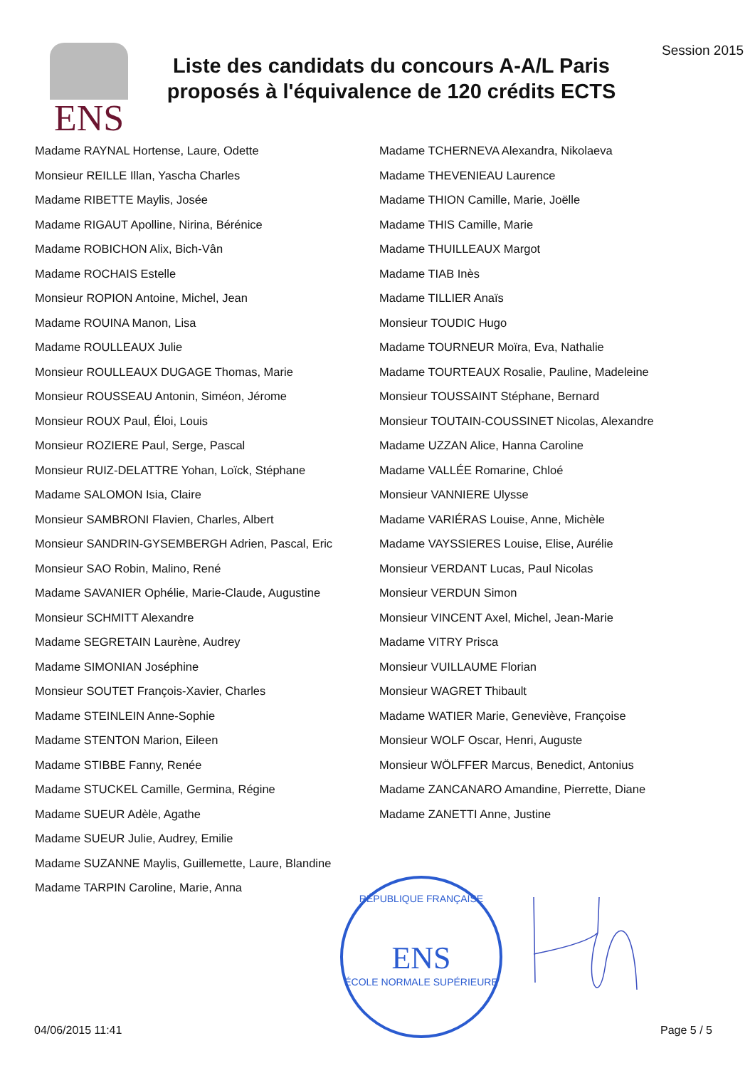ENS
Liste des candidats du concours A-A/L Paris proposés à l'équivalence de 120 crédits ECTS
Session 2015
Madame RAYNAL Hortense, Laure, Odette
Monsieur REILLE Illan, Yascha Charles
Madame RIBETTE Maylis, Josée
Madame RIGAUT Apolline, Nirina, Bérénice
Madame ROBICHON Alix, Bich-Vân
Madame ROCHAIS Estelle
Monsieur ROPION Antoine, Michel, Jean
Madame ROUINA Manon, Lisa
Madame ROULLEAUX Julie
Monsieur ROULLEAUX DUGAGE Thomas, Marie
Monsieur ROUSSEAU Antonin, Siméon, Jérome
Monsieur ROUX Paul, Éloi, Louis
Monsieur ROZIERE Paul, Serge, Pascal
Monsieur RUIZ-DELATTRE Yohan, Loïck, Stéphane
Madame SALOMON Isia, Claire
Monsieur SAMBRONI Flavien, Charles, Albert
Monsieur SANDRIN-GYSEMBERGH Adrien, Pascal, Eric
Monsieur SAO Robin, Malino, René
Madame SAVANIER Ophélie, Marie-Claude, Augustine
Monsieur SCHMITT Alexandre
Madame SEGRETAIN Laurène, Audrey
Madame SIMONIAN Joséphine
Monsieur SOUTET François-Xavier, Charles
Madame STEINLEIN Anne-Sophie
Madame STENTON Marion, Eileen
Madame STIBBE Fanny, Renée
Madame STUCKEL Camille, Germina, Régine
Madame SUEUR Adèle, Agathe
Madame SUEUR Julie, Audrey, Emilie
Madame SUZANNE Maylis, Guillemette, Laure, Blandine
Madame TARPIN Caroline, Marie, Anna
Madame TCHERNEVA Alexandra, Nikolaeva
Madame THEVENIEAU Laurence
Madame THION Camille, Marie, Joëlle
Madame THIS Camille, Marie
Madame THUILLEAUX Margot
Madame TIAB Inès
Madame TILLIER Anaïs
Monsieur TOUDIC Hugo
Madame TOURNEUR Moïra, Eva, Nathalie
Madame TOURTEAUX Rosalie, Pauline, Madeleine
Monsieur TOUSSAINT Stéphane, Bernard
Monsieur TOUTAIN-COUSSINET Nicolas, Alexandre
Madame UZZAN Alice, Hanna Caroline
Madame VALLÉE Romarine, Chloé
Monsieur VANNIERE Ulysse
Madame VARIÉRAS Louise, Anne, Michèle
Madame VAYSSIERES Louise, Elise, Aurélie
Monsieur VERDANT Lucas, Paul Nicolas
Monsieur VERDUN Simon
Monsieur VINCENT Axel, Michel, Jean-Marie
Madame VITRY Prisca
Monsieur VUILLAUME Florian
Monsieur WAGRET Thibault
Madame WATIER Marie, Geneviève, Françoise
Monsieur WOLF Oscar, Henri, Auguste
Monsieur WÖLFFER Marcus, Benedict, Antonius
Madame ZANCANARO Amandine, Pierrette, Diane
Madame ZANETTI Anne, Justine
RÉPUBLIQUE FRANÇAISE
ENS
ÉCOLE NORMALE SUPÉRIEURE
04/06/2015 11:41 Page 5 / 5